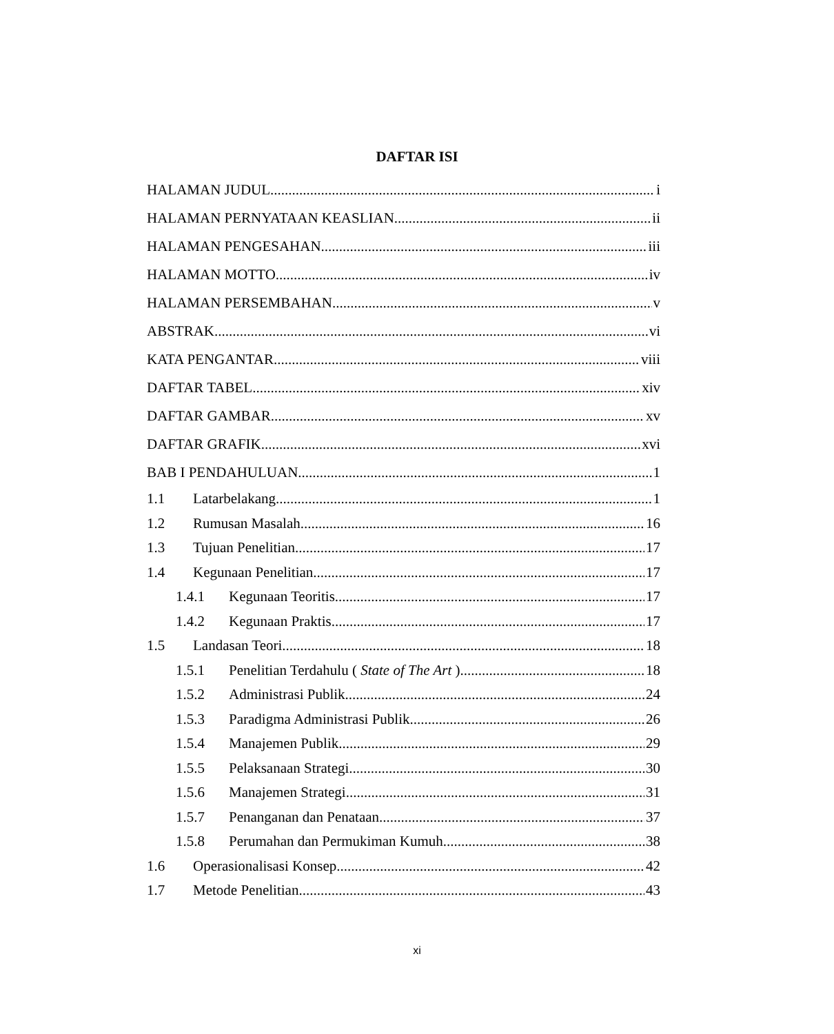DAFTAR ISI
HALAMAN JUDUL i
HALAMAN PERNYATAAN KEASLIAN ii
HALAMAN PENGESAHAN iii
HALAMAN MOTTO iv
HALAMAN PERSEMBAHAN v
ABSTRAK vi
KATA PENGANTAR viii
DAFTAR TABEL xiv
DAFTAR GAMBAR xv
DAFTAR GRAFIK xvi
BAB I PENDAHULUAN 1
1.1 Latarbelakang 1
1.2 Rumusan Masalah 16
1.3 Tujuan Penelitian 17
1.4 Kegunaan Penelitian 17
1.4.1 Kegunaan Teoritis 17
1.4.2 Kegunaan Praktis 17
1.5 Landasan Teori 18
1.5.1 Penelitian Terdahulu ( State of The Art ) 18
1.5.2 Administrasi Publik 24
1.5.3 Paradigma Administrasi Publik 26
1.5.4 Manajemen Publik 29
1.5.5 Pelaksanaan Strategi 30
1.5.6 Manajemen Strategi 31
1.5.7 Penanganan dan Penataan 37
1.5.8 Perumahan dan Permukiman Kumuh 38
1.6 Operasionalisasi Konsep 42
1.7 Metode Penelitian 43
xi